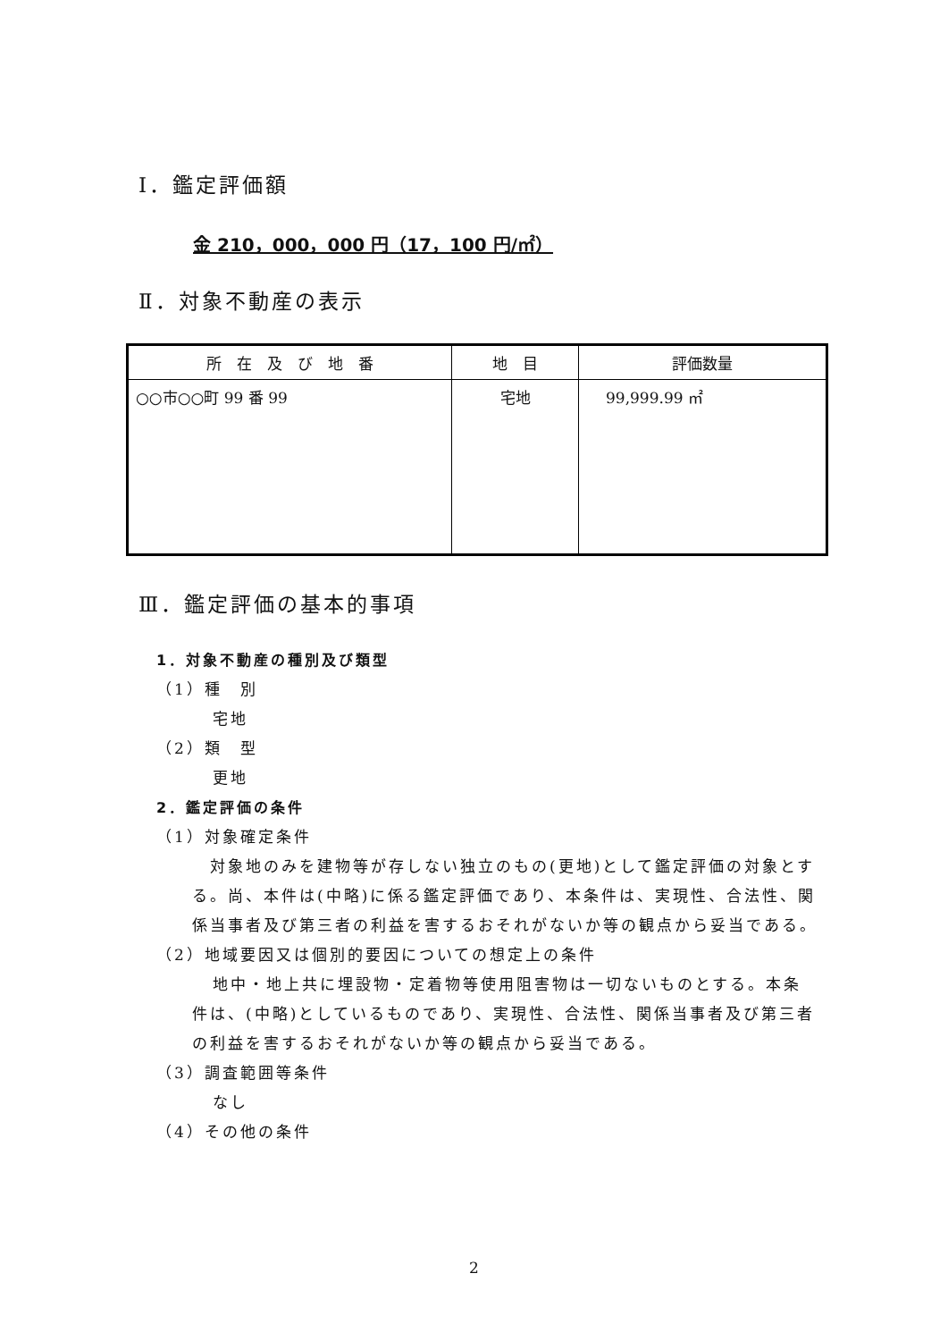Ⅰ．鑑定評価額
金 210，000，000 円（17，100 円/㎡）
Ⅱ．対象不動産の表示
| 所 在 及 び 地 番 | 地 目 | 評価数量 |
| --- | --- | --- |
| ○○市○○町 99 番 99 | 宅地 | 99,999.99 ㎡ |
Ⅲ．鑑定評価の基本的事項
1．対象不動産の種別及び類型
（1）種　別
宅地
（2）類　型
更地
2．鑑定評価の条件
（1）対象確定条件
対象地のみを建物等が存しない独立のもの(更地)として鑑定評価の対象とする。尚、本件は(中略)に係る鑑定評価であり、本条件は、実現性、合法性、関係当事者及び第三者の利益を害するおそれがないか等の観点から妥当である。
（2）地域要因又は個別的要因についての想定上の条件
地中・地上共に埋設物・定着物等使用阻害物は一切ないものとする。本条件は、(中略)としているものであり、実現性、合法性、関係当事者及び第三者の利益を害するおそれがないか等の観点から妥当である。
（3）調査範囲等条件
なし
（4）その他の条件
2